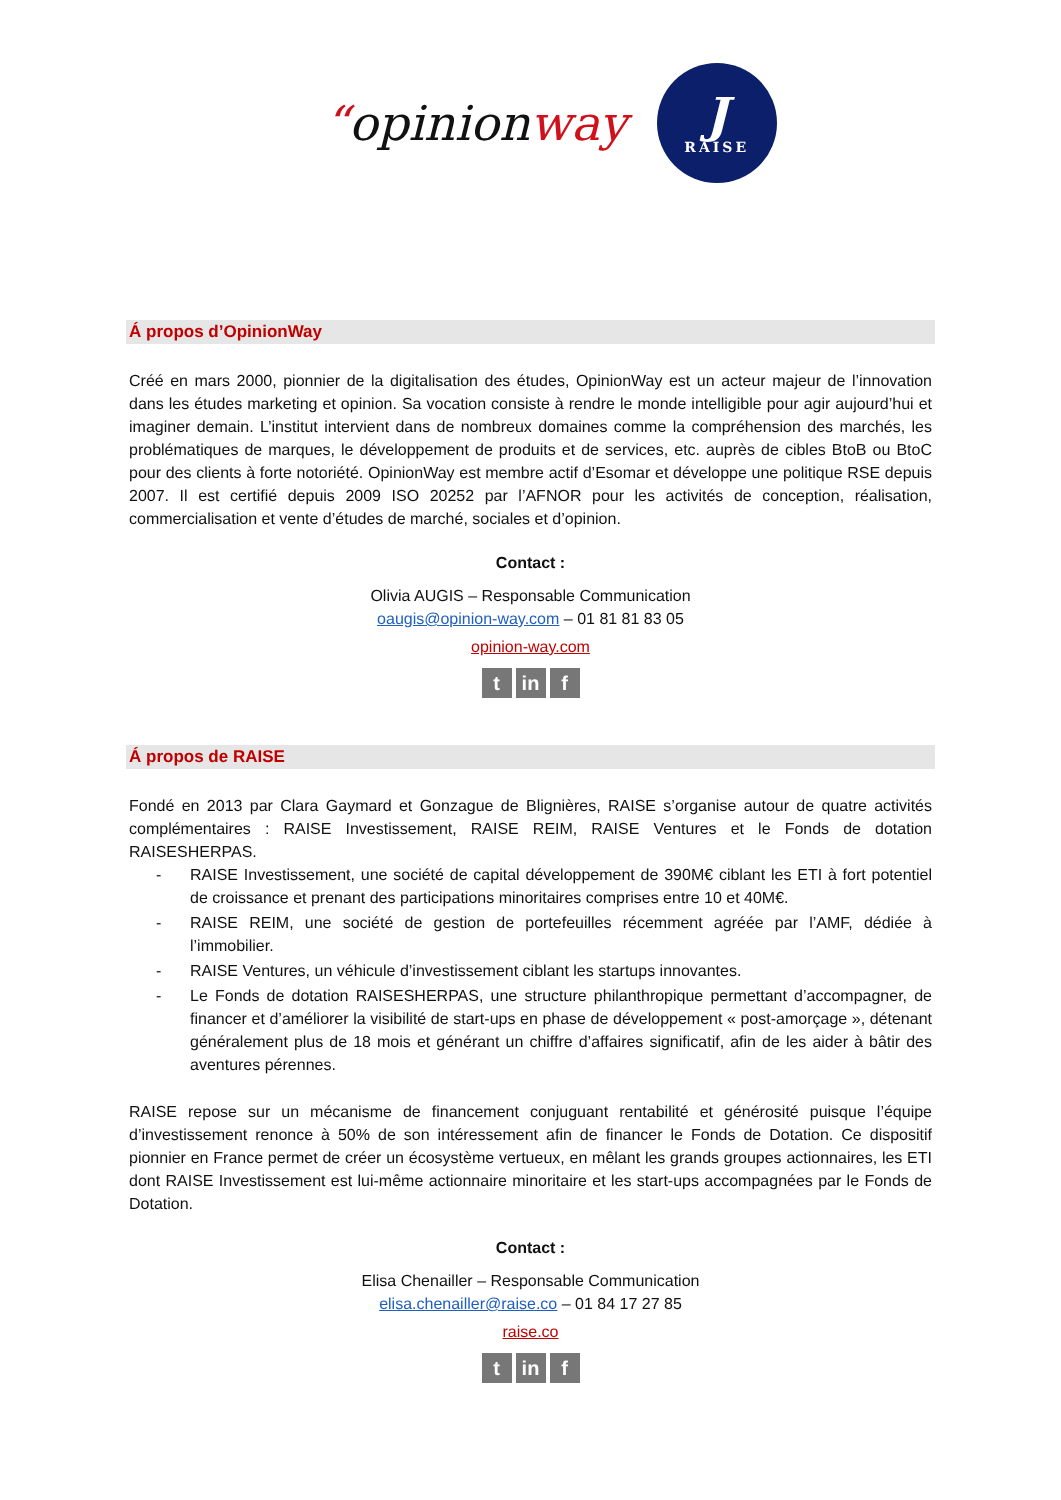“opinionway
J
RAISE
Á propos d’OpinionWay
Créé en mars 2000, pionnier de la digitalisation des études, OpinionWay est un acteur majeur de l’innovation dans les études marketing et opinion. Sa vocation consiste à rendre le monde intelligible pour agir aujourd’hui et imaginer demain. L’institut intervient dans de nombreux domaines comme la compréhension des marchés, les problématiques de marques, le développement de produits et de services, etc. auprès de cibles BtoB ou BtoC pour des clients à forte notoriété. OpinionWay est membre actif d’Esomar et développe une politique RSE depuis 2007. Il est certifié depuis 2009 ISO 20252 par l’AFNOR pour les activités de conception, réalisation, commercialisation et vente d’études de marché, sociales et d’opinion.
Contact :
Olivia AUGIS – Responsable Communication
oaugis@opinion-way.com – 01 81 81 83 05
opinion-way.com
tin f
Á propos de RAISE
Fondé en 2013 par Clara Gaymard et Gonzague de Blignières, RAISE s’organise autour de quatre activités complémentaires : RAISE Investissement, RAISE REIM, RAISE Ventures et le Fonds de dotation RAISESHERPAS.
- RAISE Investissement, une société de capital développement de 390M€ ciblant les ETI à fort potentiel de croissance et prenant des participations minoritaires comprises entre 10 et 40M€.
- RAISE REIM, une société de gestion de portefeuilles récemment agréée par l’AMF, dédiée à l’immobilier.
- RAISE Ventures, un véhicule d’investissement ciblant les startups innovantes.
- Le Fonds de dotation RAISESHERPAS, une structure philanthropique permettant d’accompagner, de financer et d’améliorer la visibilité de start-ups en phase de développement « post-amorçage », détenant généralement plus de 18 mois et générant un chiffre d’affaires significatif, afin de les aider à bâtir des aventures pérennes.
RAISE repose sur un mécanisme de financement conjuguant rentabilité et générosité puisque l’équipe d’investissement renonce à 50% de son intéressement afin de financer le Fonds de Dotation. Ce dispositif pionnier en France permet de créer un écosystème vertueux, en mêlant les grands groupes actionnaires, les ETI dont RAISE Investissement est lui-même actionnaire minoritaire et les start-ups accompagnées par le Fonds de Dotation.
Contact :
Elisa Chenailler – Responsable Communication
elisa.chenailler@raise.co – 01 84 17 27 85
raise.co
tin f